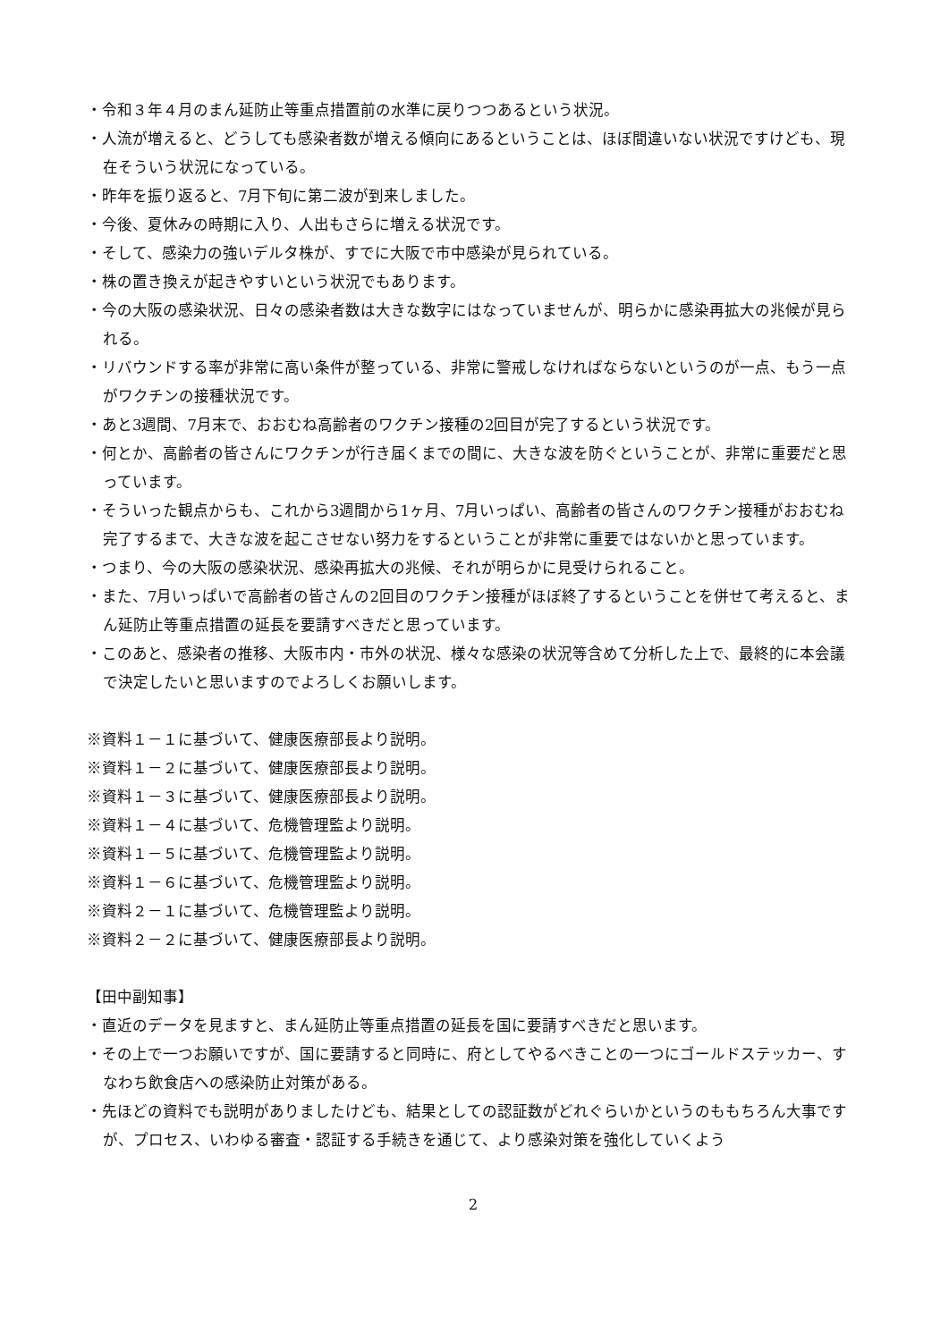・令和３年４月のまん延防止等重点措置前の水準に戻りつつあるという状況。
・人流が増えると、どうしても感染者数が増える傾向にあるということは、ほぼ間違いない状況ですけども、現在そういう状況になっている。
・昨年を振り返ると、7月下旬に第二波が到来しました。
・今後、夏休みの時期に入り、人出もさらに増える状況です。
・そして、感染力の強いデルタ株が、すでに大阪で市中感染が見られている。
・株の置き換えが起きやすいという状況でもあります。
・今の大阪の感染状況、日々の感染者数は大きな数字にはなっていませんが、明らかに感染再拡大の兆候が見られる。
・リバウンドする率が非常に高い条件が整っている、非常に警戒しなければならないというのが一点、もう一点がワクチンの接種状況です。
・あと3週間、7月末で、おおむね高齢者のワクチン接種の2回目が完了するという状況です。
・何とか、高齢者の皆さんにワクチンが行き届くまでの間に、大きな波を防ぐということが、非常に重要だと思っています。
・そういった観点からも、これから3週間から1ヶ月、7月いっぱい、高齢者の皆さんのワクチン接種がおおむね完了するまで、大きな波を起こさせない努力をするということが非常に重要ではないかと思っています。
・つまり、今の大阪の感染状況、感染再拡大の兆候、それが明らかに見受けられること。
・また、7月いっぱいで高齢者の皆さんの2回目のワクチン接種がほぼ終了するということを併せて考えると、まん延防止等重点措置の延長を要請すべきだと思っています。
・このあと、感染者の推移、大阪市内・市外の状況、様々な感染の状況等含めて分析した上で、最終的に本会議で決定したいと思いますのでよろしくお願いします。
※資料１－１に基づいて、健康医療部長より説明。
※資料１－２に基づいて、健康医療部長より説明。
※資料１－３に基づいて、健康医療部長より説明。
※資料１－４に基づいて、危機管理監より説明。
※資料１－５に基づいて、危機管理監より説明。
※資料１－６に基づいて、危機管理監より説明。
※資料２－１に基づいて、危機管理監より説明。
※資料２－２に基づいて、健康医療部長より説明。
【田中副知事】
・直近のデータを見ますと、まん延防止等重点措置の延長を国に要請すべきだと思います。
・その上で一つお願いですが、国に要請すると同時に、府としてやるべきことの一つにゴールドステッカー、すなわち飲食店への感染防止対策がある。
・先ほどの資料でも説明がありましたけども、結果としての認証数がどれぐらいかというのももちろん大事ですが、プロセス、いわゆる審査・認証する手続きを通じて、より感染対策を強化していくよう
2